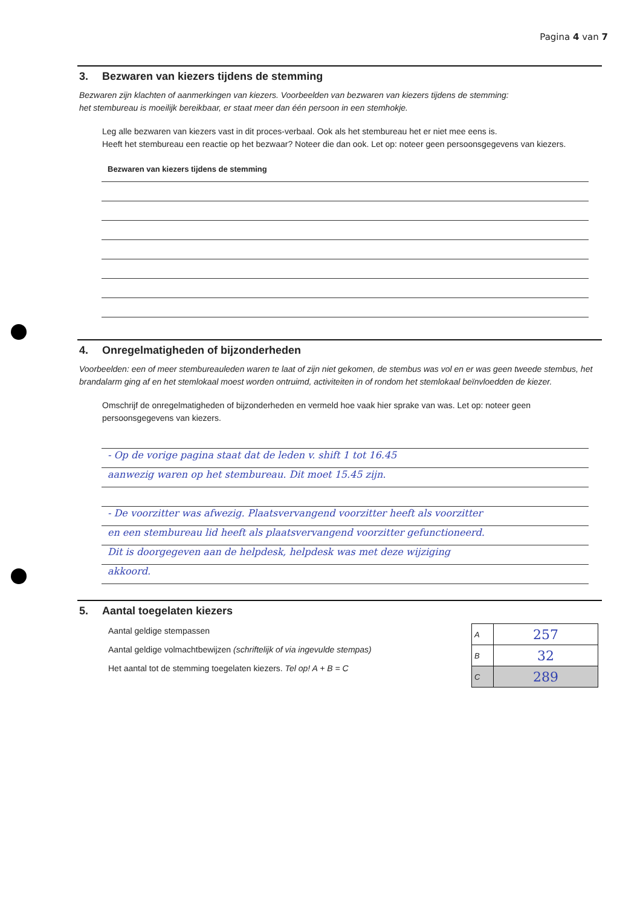Pagina 4 van 7
3. Bezwaren van kiezers tijdens de stemming
Bezwaren zijn klachten of aanmerkingen van kiezers. Voorbeelden van bezwaren van kiezers tijdens de stemming:
het stembureau is moeilijk bereikbaar, er staat meer dan één persoon in een stemhokje.
Leg alle bezwaren van kiezers vast in dit proces-verbaal. Ook als het stembureau het er niet mee eens is.
Heeft het stembureau een reactie op het bezwaar? Noteer die dan ook. Let op: noteer geen persoonsgegevens van kiezers.
Bezwaren van kiezers tijdens de stemming
4. Onregelmatigheden of bijzonderheden
Voorbeelden: een of meer stembureauleden waren te laat of zijn niet gekomen, de stembus was vol en er was geen tweede stembus, het brandalarm ging af en het stemlokaal moest worden ontruimd, activiteiten in of rondom het stemlokaal beïnvloedden de kiezer.
Omschrijf de onregelmatigheden of bijzonderheden en vermeld hoe vaak hier sprake van was. Let op: noteer geen persoonsgegevens van kiezers.
- Op de vorige pagina staat dat de leden v. shift 1 tot 16.45
aanwezig waren op het stembureau. Dit moet 15.45 zijn.
- De voorzitter was afwezig. Plaatsvervangend voorzitter heeft als voorzitter
en een stembureau lid heeft als plaatsvervangend voorzitter gefunctioneerd.
Dit is doorgegeven aan de helpdesk, helpdesk was met deze wijziging
akkoord.
5. Aantal toegelaten kiezers
Aantal geldige stempassen
Aantal geldige volmachtbewijzen (schriftelijk of via ingevulde stempas)
Het aantal tot de stemming toegelaten kiezers. Tel op! A + B = C
| A | 257 |
| B | 32 |
| C | 289 |